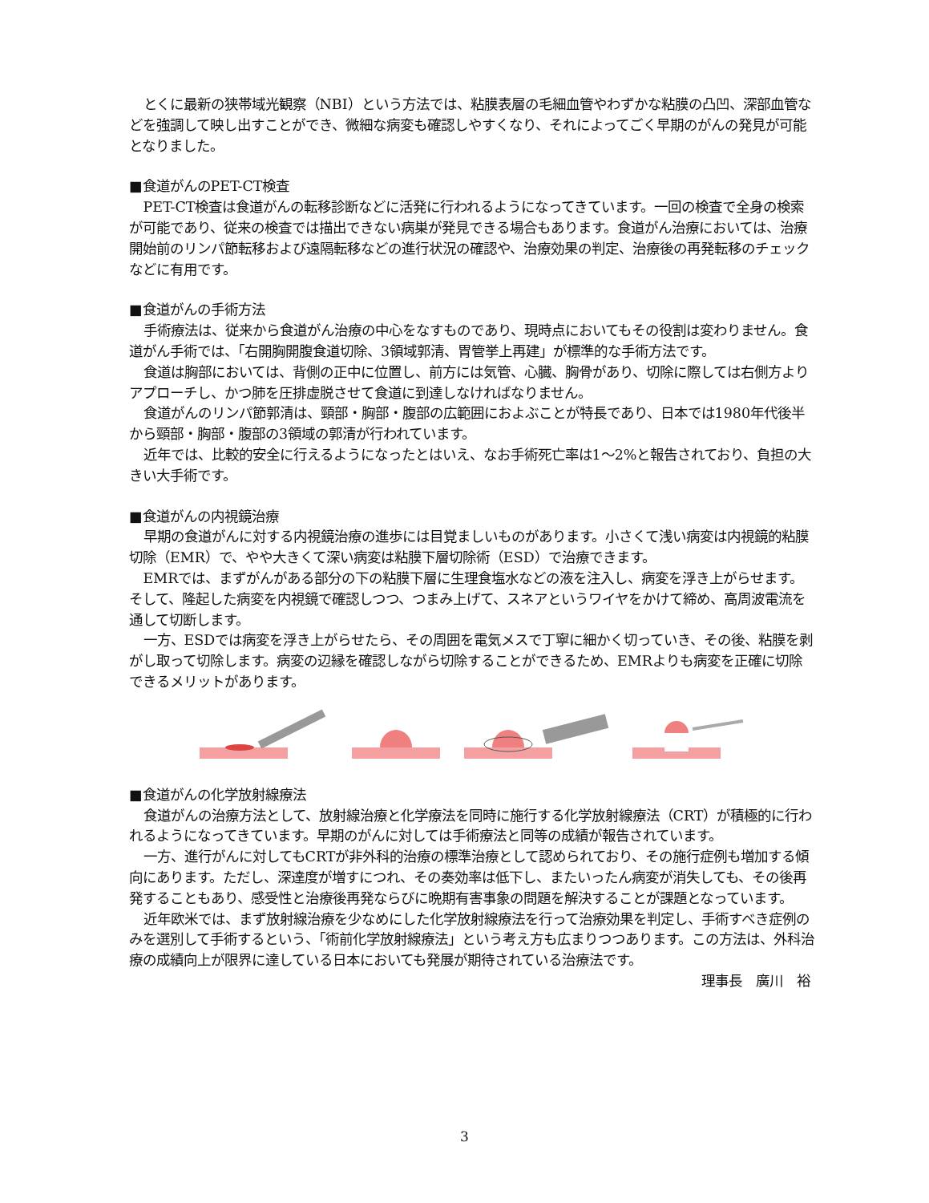とくに最新の狭帯域光観察（NBI）という方法では、粘膜表層の毛細血管やわずかな粘膜の凸凹、深部血管などを強調して映し出すことができ、微細な病変も確認しやすくなり、それによってごく早期のがんの発見が可能となりました。
■食道がんのPET-CT検査
PET-CT検査は食道がんの転移診断などに活発に行われるようになってきています。一回の検査で全身の検索が可能であり、従来の検査では描出できない病巣が発見できる場合もあります。食道がん治療においては、治療開始前のリンパ節転移および遠隔転移などの進行状況の確認や、治療効果の判定、治療後の再発転移のチェックなどに有用です。
■食道がんの手術方法
手術療法は、従来から食道がん治療の中心をなすものであり、現時点においてもその役割は変わりません。食道がん手術では、「右開胸開腹食道切除、3領域郭清、胃管挙上再建」が標準的な手術方法です。
食道は胸部においては、背側の正中に位置し、前方には気管、心臓、胸骨があり、切除に際しては右側方よりアプローチし、かつ肺を圧排虚脱させて食道に到達しなければなりません。
食道がんのリンパ節郭清は、頸部・胸部・腹部の広範囲におよぶことが特長であり、日本では1980年代後半から頸部・胸部・腹部の3領域の郭清が行われています。
近年では、比較的安全に行えるようになったとはいえ、なお手術死亡率は1～2%と報告されており、負担の大きい大手術です。
■食道がんの内視鏡治療
早期の食道がんに対する内視鏡治療の進歩には目覚ましいものがあります。小さくて浅い病変は内視鏡的粘膜切除（EMR）で、やや大きくて深い病変は粘膜下層切除術（ESD）で治療できます。
EMRでは、まずがんがある部分の下の粘膜下層に生理食塩水などの液を注入し、病変を浮き上がらせます。そして、隆起した病変を内視鏡で確認しつつ、つまみ上げて、スネアというワイヤをかけて締め、高周波電流を通して切断します。
一方、ESDでは病変を浮き上がらせたら、その周囲を電気メスで丁寧に細かく切っていき、その後、粘膜を剥がし取って切除します。病変の辺縁を確認しながら切除することができるため、EMRよりも病変を正確に切除できるメリットがあります。
■食道がんの化学放射線療法
食道がんの治療方法として、放射線治療と化学療法を同時に施行する化学放射線療法（CRT）が積極的に行われるようになってきています。早期のがんに対しては手術療法と同等の成績が報告されています。
一方、進行がんに対してもCRTが非外科的治療の標準治療として認められており、その施行症例も増加する傾向にあります。ただし、深達度が増すにつれ、その奏効率は低下し、またいったん病変が消失しても、その後再発することもあり、感受性と治療後再発ならびに晩期有害事象の問題を解決することが課題となっています。
近年欧米では、まず放射線治療を少なめにした化学放射線療法を行って治療効果を判定し、手術すべき症例のみを選別して手術するという、「術前化学放射線療法」という考え方も広まりつつあります。この方法は、外科治療の成績向上が限界に達している日本においても発展が期待されている治療法です。
理事長　廣川　裕
3